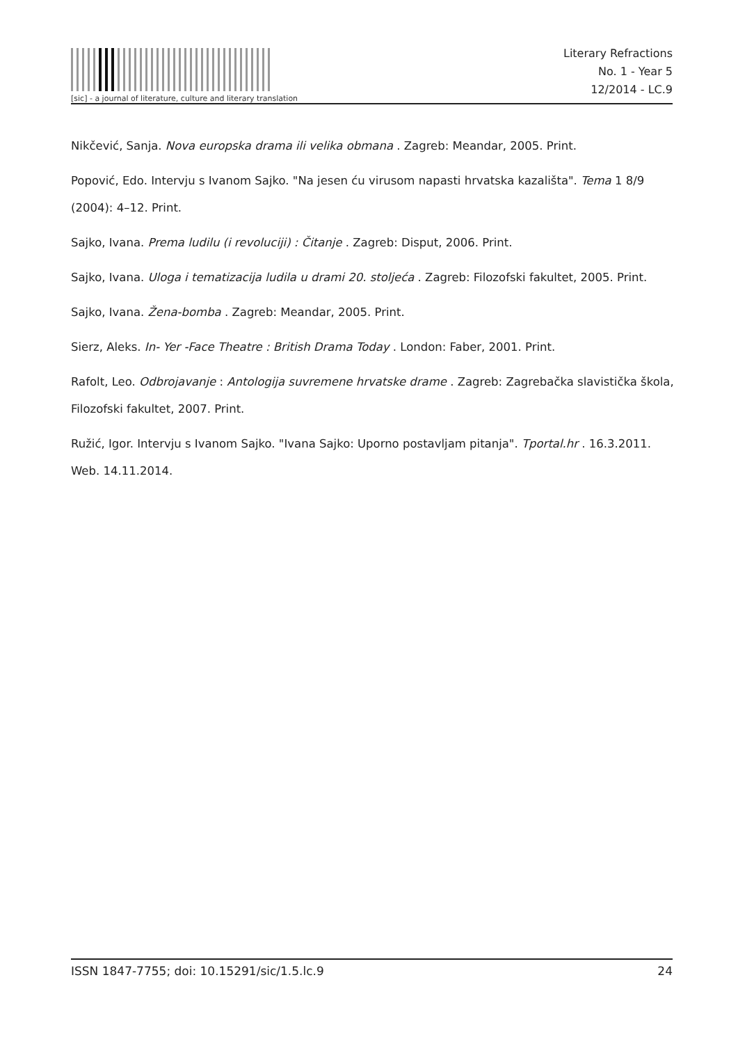[sic] - a journal of literature, culture and literary translation
Literary Refractions
No. 1 - Year 5
12/2014 - LC.9
Nikčević, Sanja. Nova europska drama ili velika obmana . Zagreb: Meandar, 2005. Print.
Popović, Edo. Intervju s Ivanom Sajko. "Na jesen ću virusom napasti hrvatska kazališta". Tema 1 8/9 (2004): 4–12. Print.
Sajko, Ivana. Prema ludilu (i revoluciji) : Čitanje . Zagreb: Disput, 2006. Print.
Sajko, Ivana. Uloga i tematizacija ludila u drami 20. stoljeća . Zagreb: Filozofski fakultet, 2005. Print.
Sajko, Ivana. Žena-bomba . Zagreb: Meandar, 2005. Print.
Sierz, Aleks. In- Yer -Face Theatre : British Drama Today . London: Faber, 2001. Print.
Rafolt, Leo. Odbrojavanje : Antologija suvremene hrvatske drame . Zagreb: Zagrebačka slavistička škola, Filozofski fakultet, 2007. Print.
Ružić, Igor. Intervju s Ivanom Sajko. "Ivana Sajko: Uporno postavljam pitanja". Tportal.hr . 16.3.2011. Web. 14.11.2014.
ISSN 1847-7755; doi: 10.15291/sic/1.5.lc.9 24